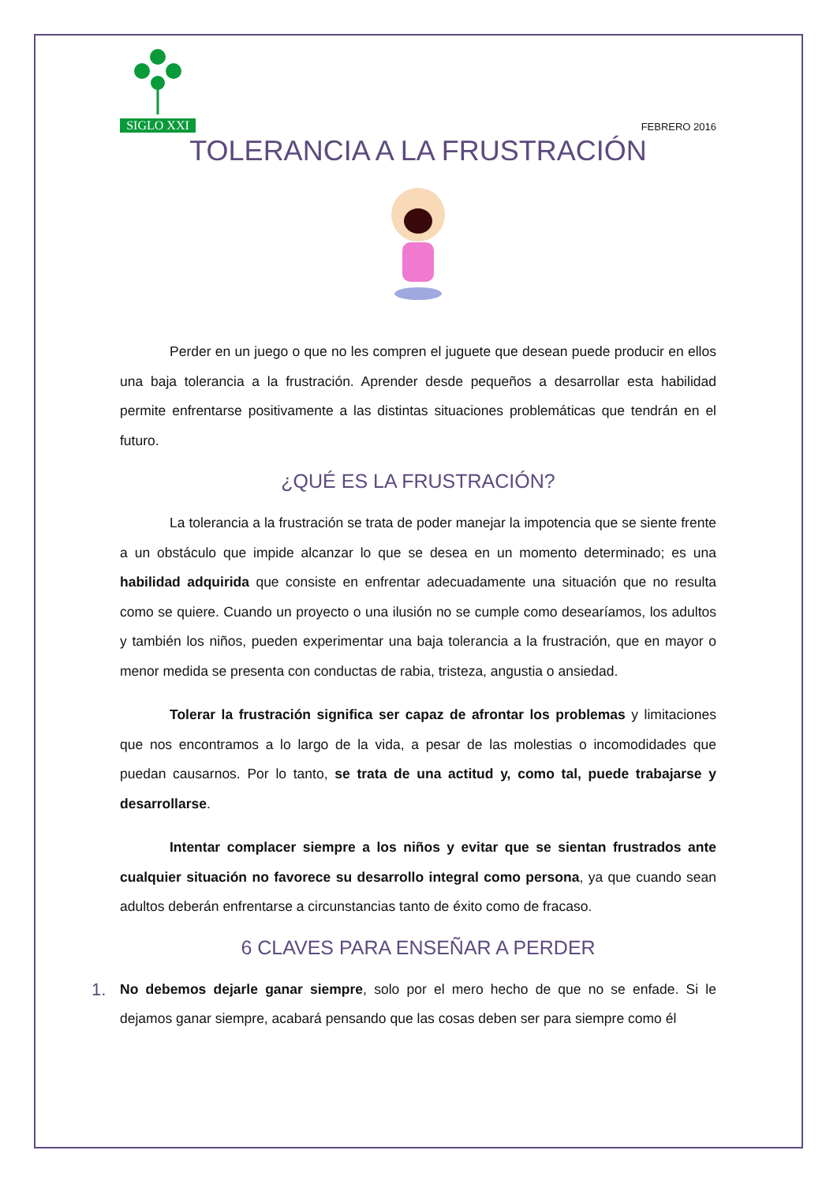SIGLO XXI
FEBRERO 2016
TOLERANCIA A LA FRUSTRACIÓN
Perder en un juego o que no les compren el juguete que desean puede producir en ellos una baja tolerancia a la frustración. Aprender desde pequeños a desarrollar esta habilidad permite enfrentarse positivamente a las distintas situaciones problemáticas que tendrán en el futuro.
¿QUÉ ES LA FRUSTRACIÓN?
La tolerancia a la frustración se trata de poder manejar la impotencia que se siente frente a un obstáculo que impide alcanzar lo que se desea en un momento determinado; es una habilidad adquirida que consiste en enfrentar adecuadamente una situación que no resulta como se quiere. Cuando un proyecto o una ilusión no se cumple como desearíamos, los adultos y también los niños, pueden experimentar una baja tolerancia a la frustración, que en mayor o menor medida se presenta con conductas de rabia, tristeza, angustia o ansiedad.
Tolerar la frustración significa ser capaz de afrontar los problemas y limitaciones que nos encontramos a lo largo de la vida, a pesar de las molestias o incomodidades que puedan causarnos. Por lo tanto, se trata de una actitud y, como tal, puede trabajarse y desarrollarse.
Intentar complacer siempre a los niños y evitar que se sientan frustrados ante cualquier situación no favorece su desarrollo integral como persona, ya que cuando sean adultos deberán enfrentarse a circunstancias tanto de éxito como de fracaso.
6 CLAVES PARA ENSEÑAR A PERDER
1. No debemos dejarle ganar siempre, solo por el mero hecho de que no se enfade. Si le dejamos ganar siempre, acabará pensando que las cosas deben ser para siempre como él